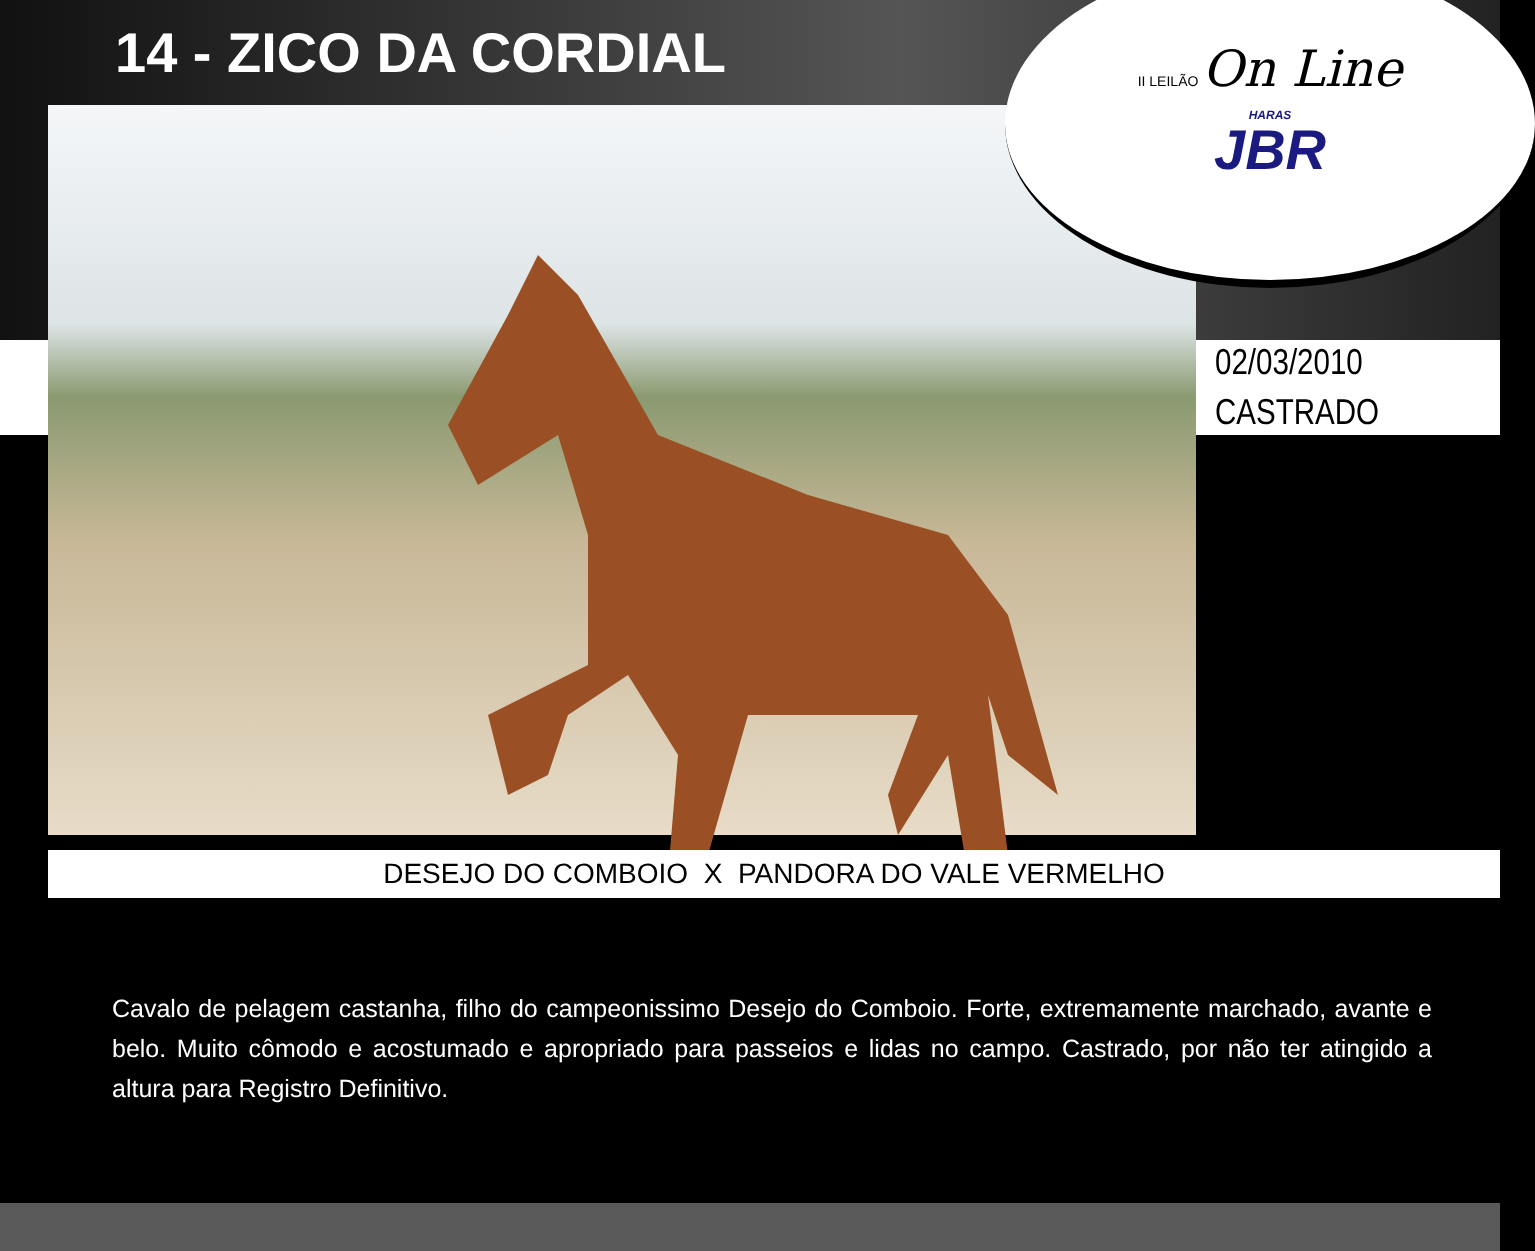14 - ZICO DA CORDIAL
II LEILÃO On Line
HARAS
JBR
02/03/2010
CASTRADO
DESEJO DO COMBOIO X PANDORA DO VALE VERMELHO
Cavalo de pelagem castanha, filho do campeonissimo Desejo do Comboio. Forte, extremamente marchado, avante e belo. Muito cômodo e acostumado e apropriado para passeios e lidas no campo. Castrado, por não ter atingido a altura para Registro Definitivo.